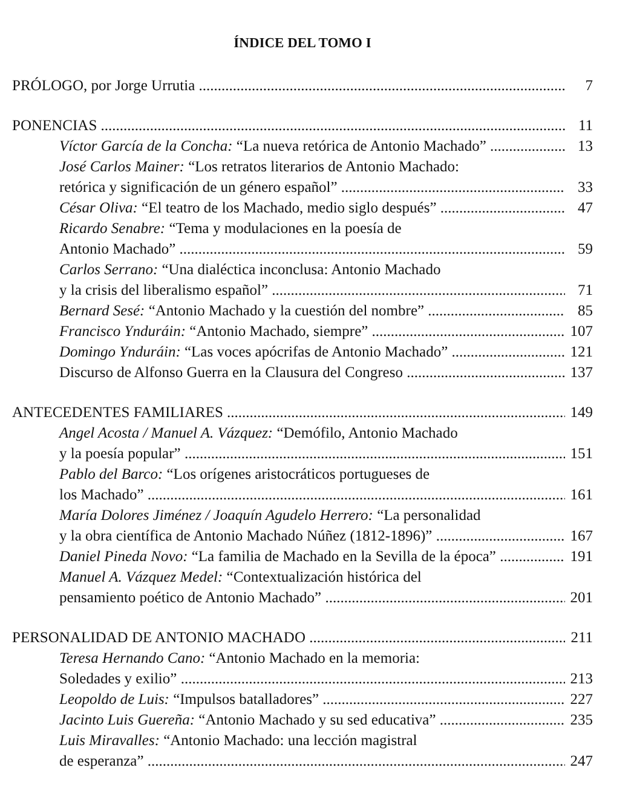ÍNDICE DEL TOMO I
PRÓLOGO, por Jorge Urrutia 7
PONENCIAS 11
Víctor García de la Concha: “La nueva retórica de Antonio Machado” 13
José Carlos Mainer: “Los retratos literarios de Antonio Machado:
retórica y significación de un género español” 33
César Oliva: “El teatro de los Machado, medio siglo después” 47
Ricardo Senabre: “Tema y modulaciones en la poesía de
Antonio Machado” 59
Carlos Serrano: “Una dialéctica inconclusa: Antonio Machado
y la crisis del liberalismo español” 71
Bernard Sesé: “Antonio Machado y la cuestión del nombre” 85
Francisco Ynduráin: “Antonio Machado, siempre” 107
Domingo Ynduráin: “Las voces apócrifas de Antonio Machado” 121
Discurso de Alfonso Guerra en la Clausura del Congreso 137
ANTECEDENTES FAMILIARES 149
Angel Acosta / Manuel A. Vázquez: “Demófilo, Antonio Machado
y la poesía popular” 151
Pablo del Barco: “Los orígenes aristocráticos portugueses de
los Machado” 161
María Dolores Jiménez / Joaquín Agudelo Herrero: “La personalidad
y la obra científica de Antonio Machado Núñez (1812-1896)” 167
Daniel Pineda Novo: “La familia de Machado en la Sevilla de la época” 191
Manuel A. Vázquez Medel: “Contextualización histórica del
pensamiento poético de Antonio Machado” 201
PERSONALIDAD DE ANTONIO MACHADO 211
Teresa Hernando Cano: “Antonio Machado en la memoria:
Soledades y exilio” 213
Leopoldo de Luis: “Impulsos batalladores” 227
Jacinto Luis Guereña: “Antonio Machado y su sed educativa” 235
Luis Miravalles: “Antonio Machado: una lección magistral
de esperanza” 247